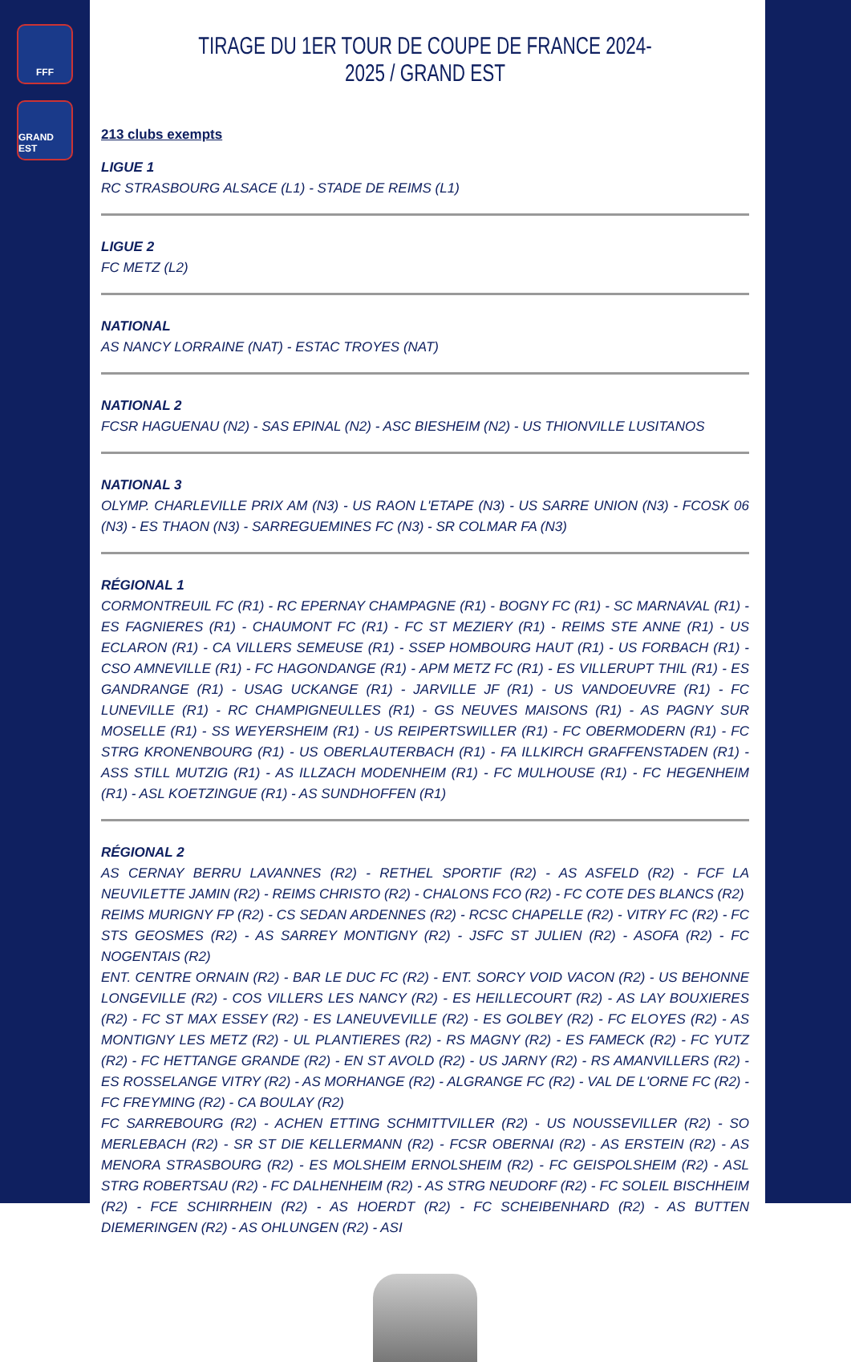FFF
GRAND EST
TIRAGE DU 1ER TOUR DE COUPE DE FRANCE 2024-2025 / GRAND EST
213 clubs exempts
LIGUE 1
RC STRASBOURG ALSACE (L1) - STADE DE REIMS (L1)
LIGUE 2
FC METZ (L2)
NATIONAL
AS NANCY LORRAINE (NAT) - ESTAC TROYES (NAT)
NATIONAL 2
FCSR HAGUENAU (N2) - SAS EPINAL (N2) - ASC BIESHEIM (N2) - US THIONVILLE LUSITANOS
NATIONAL 3
OLYMP. CHARLEVILLE PRIX AM (N3) - US RAON L'ETAPE (N3) - US SARRE UNION (N3) - FCOSK 06 (N3) - ES THAON (N3) - SARREGUEMINES FC (N3) - SR COLMAR FA (N3)
RÉGIONAL 1
CORMONTREUIL FC (R1) - RC EPERNAY CHAMPAGNE (R1) - BOGNY FC (R1) - SC MARNAVAL (R1) - ES FAGNIERES (R1) - CHAUMONT FC (R1) - FC ST MEZIERY (R1) - REIMS STE ANNE (R1) - US ECLARON (R1) - CA VILLERS SEMEUSE (R1) - SSEP HOMBOURG HAUT (R1) - US FORBACH (R1) - CSO AMNEVILLE (R1) - FC HAGONDANGE (R1) - APM METZ FC (R1) - ES VILLERUPT THIL (R1) - ES GANDRANGE (R1) - USAG UCKANGE (R1) - JARVILLE JF (R1) - US VANDOEUVRE (R1) - FC LUNEVILLE (R1) - RC CHAMPIGNEULLES (R1) - GS NEUVES MAISONS (R1) - AS PAGNY SUR MOSELLE (R1) - SS WEYERSHEIM (R1) - US REIPERTSWILLER (R1) - FC OBERMODERN (R1) - FC STRG KRONENBOURG (R1) - US OBERLAUTERBACH (R1) - FA ILLKIRCH GRAFFENSTADEN (R1) - ASS STILL MUTZIG (R1) - AS ILLZACH MODENHEIM (R1) - FC MULHOUSE (R1) - FC HEGENHEIM (R1) - ASL KOETZINGUE (R1) - AS SUNDHOFFEN (R1)
RÉGIONAL 2
AS CERNAY BERRU LAVANNES (R2) - RETHEL SPORTIF (R2) - AS ASFELD (R2) - FCF LA NEUVILETTE JAMIN (R2) - REIMS CHRISTO (R2) - CHALONS FCO (R2) - FC COTE DES BLANCS (R2)
REIMS MURIGNY FP (R2) - CS SEDAN ARDENNES (R2) - RCSC CHAPELLE (R2) - VITRY FC (R2) - FC STS GEOSMES (R2) - AS SARREY MONTIGNY (R2) - JSFC ST JULIEN (R2) - ASOFA (R2) - FC NOGENTAIS (R2)
ENT. CENTRE ORNAIN (R2) - BAR LE DUC FC (R2) - ENT. SORCY VOID VACON (R2) - US BEHONNE LONGEVILLE (R2) - COS VILLERS LES NANCY (R2) - ES HEILLECOURT (R2) - AS LAY BOUXIERES (R2) - FC ST MAX ESSEY (R2) - ES LANEUVEVILLE (R2) - ES GOLBEY (R2) - FC ELOYES (R2) - AS MONTIGNY LES METZ (R2) - UL PLANTIERES (R2) - RS MAGNY (R2) - ES FAMECK (R2) - FC YUTZ (R2) - FC HETTANGE GRANDE (R2) - EN ST AVOLD (R2) - US JARNY (R2) - RS AMANVILLERS (R2) - ES ROSSELANGE VITRY (R2) - AS MORHANGE (R2) - ALGRANGE FC (R2) - VAL DE L'ORNE FC (R2) - FC FREYMING (R2) - CA BOULAY (R2)
FC SARREBOURG (R2) - ACHEN ETTING SCHMITTVILLER (R2) - US NOUSSEVILLER (R2) - SO MERLEBACH (R2) - SR ST DIE KELLERMANN (R2) - FCSR OBERNAI (R2) - AS ERSTEIN (R2) - AS MENORA STRASBOURG (R2) - ES MOLSHEIM ERNOLSHEIM (R2) - FC GEISPOLSHEIM (R2) - ASL STRG ROBERTSAU (R2) - FC DALHENHEIM (R2) - AS STRG NEUDORF (R2) - FC SOLEIL BISCHHEIM (R2) - FCE SCHIRRHEIN (R2) - AS HOERDT (R2) - FC SCHEIBENHARD (R2) - AS BUTTEN DIEMERINGEN (R2) - AS OHLUNGEN (R2) - ASI